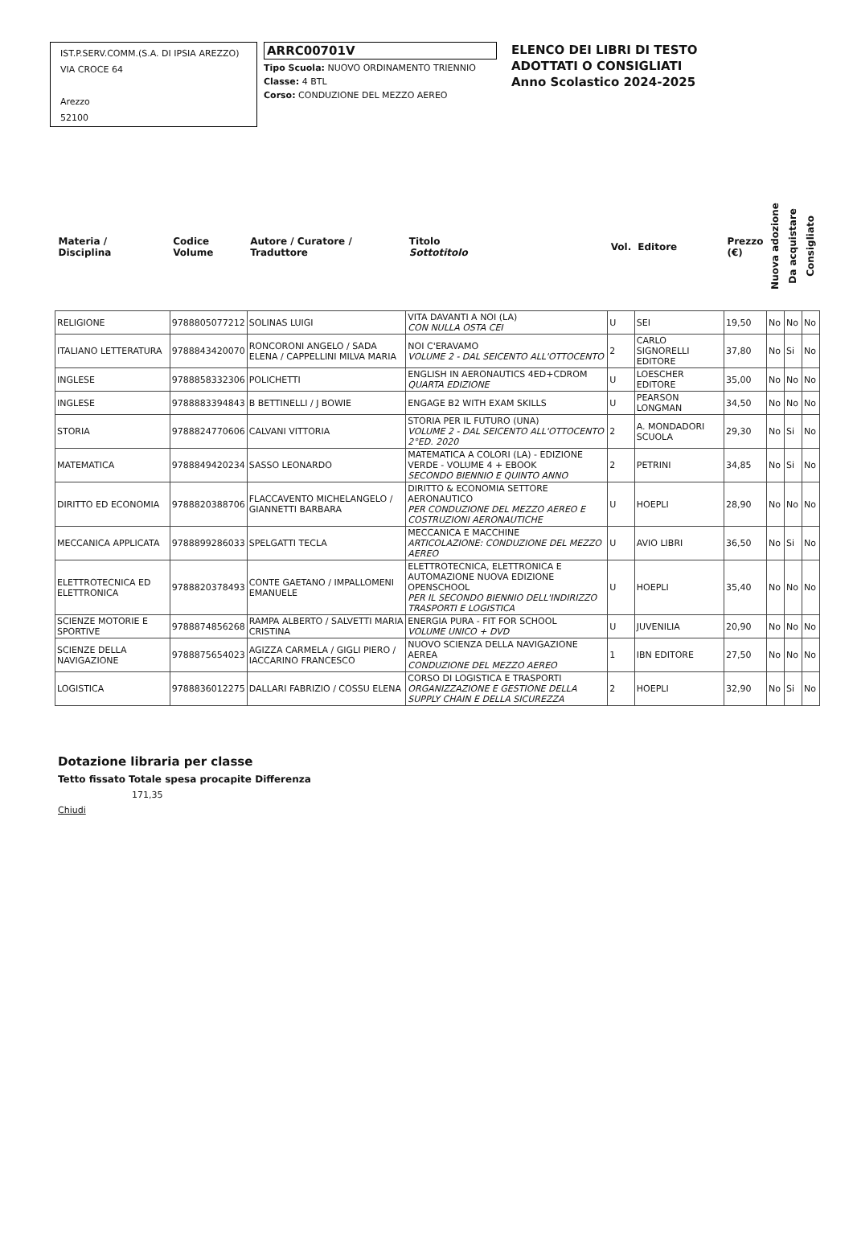IST.P.SERV.COMM.(S.A. DI IPSIA AREZZO)
VIA CROCE 64
Arezzo
52100
ARRC00701V
Tipo Scuola: NUOVO ORDINAMENTO TRIENNIO
Classe: 4 BTL
Corso: CONDUZIONE DEL MEZZO AEREO
ELENCO DEI LIBRI DI TESTO
ADOTTATI O CONSIGLIATI
Anno Scolastico 2024-2025
| Materia / Disciplina | Codice Volume | Autore / Curatore / Traduttore | Titolo Sottotitolo | Vol. | Editore | Prezzo (€) | Nuova adozione | Da acquistare | Consigliato |
| --- | --- | --- | --- | --- | --- | --- | --- | --- | --- |
| RELIGIONE | 9788805077212 | SOLINAS LUIGI | VITA DAVANTI A NOI (LA) CON NULLA OSTA CEI | U | SEI | 19,50 | No | No | No |
| ITALIANO LETTERATURA | 9788843420070 | RONCORONI ANGELO / SADA ELENA / CAPPELLINI MILVA MARIA | NOI C'ERAVAMO VOLUME 2 - DAL SEICENTO ALL'OTTOCENTO | 2 | CARLO SIGNORELLI EDITORE | 37,80 | No | Si | No |
| INGLESE | 9788858332306 | POLICHETTI | ENGLISH IN AERONAUTICS 4ED+CDROM QUARTA EDIZIONE | U | LOESCHER EDITORE | 35,00 | No | No | No |
| INGLESE | 9788883394843 | B BETTINELLI / J BOWIE | ENGAGE B2 WITH EXAM SKILLS | U | PEARSON LONGMAN | 34,50 | No | No | No |
| STORIA | 9788824770606 | CALVANI VITTORIA | STORIA PER IL FUTURO (UNA) VOLUME 2 - DAL SEICENTO ALL'OTTOCENTO 2°ED. 2020 | 2 | A. MONDADORI SCUOLA | 29,30 | No | Si | No |
| MATEMATICA | 9788849420234 | SASSO LEONARDO | MATEMATICA A COLORI (LA) - EDIZIONE VERDE - VOLUME 4 + EBOOK SECONDO BIENNIO E QUINTO ANNO | 2 | PETRINI | 34,85 | No | Si | No |
| DIRITTO ED ECONOMIA | 9788820388706 | FLACCAVENTO MICHELANGELO / GIANNETTI BARBARA | DIRITTO & ECONOMIA SETTORE AERONAUTICO PER CONDUZIONE DEL MEZZO AEREO E COSTRUZIONI AERONAUTICHE | U | HOEPLI | 28,90 | No | No | No |
| MECCANICA APPLICATA | 9788899286033 | SPELGATTI TECLA | MECCANICA E MACCHINE ARTICOLAZIONE: CONDUZIONE DEL MEZZO AEREO | U | AVIO LIBRI | 36,50 | No | Si | No |
| ELETTROTECNICA ED ELETTRONICA | 9788820378493 | CONTE GAETANO / IMPALLOMENI EMANUELE | ELETTROTECNICA, ELETTRONICA E AUTOMAZIONE NUOVA EDIZIONE OPENSCHOOL PER IL SECONDO BIENNIO DELL'INDIRIZZO TRASPORTI E LOGISTICA | U | HOEPLI | 35,40 | No | No | No |
| SCIENZE MOTORIE E SPORTIVE | 9788874856268 | RAMPA ALBERTO / SALVETTI MARIA CRISTINA | ENERGIA PURA - FIT FOR SCHOOL VOLUME UNICO + DVD | U | JUVENILIA | 20,90 | No | No | No |
| SCIENZE DELLA NAVIGAZIONE | 9788875654023 | AGIZZA CARMELA / GIGLI PIERO / IACCARINO FRANCESCO | NUOVO SCIENZA DELLA NAVIGAZIONE AEREA CONDUZIONE DEL MEZZO AEREO | 1 | IBN EDITORE | 27,50 | No | No | No |
| LOGISTICA | 9788836012275 | DALLARI FABRIZIO / COSSU ELENA | CORSO DI LOGISTICA E TRASPORTI ORGANIZZAZIONE E GESTIONE DELLA SUPPLY CHAIN E DELLA SICUREZZA | 2 | HOEPLI | 32,90 | No | Si | No |
Dotazione libraria per classe
Tetto fissato Totale spesa procapite Differenza
171,35
Chiudi